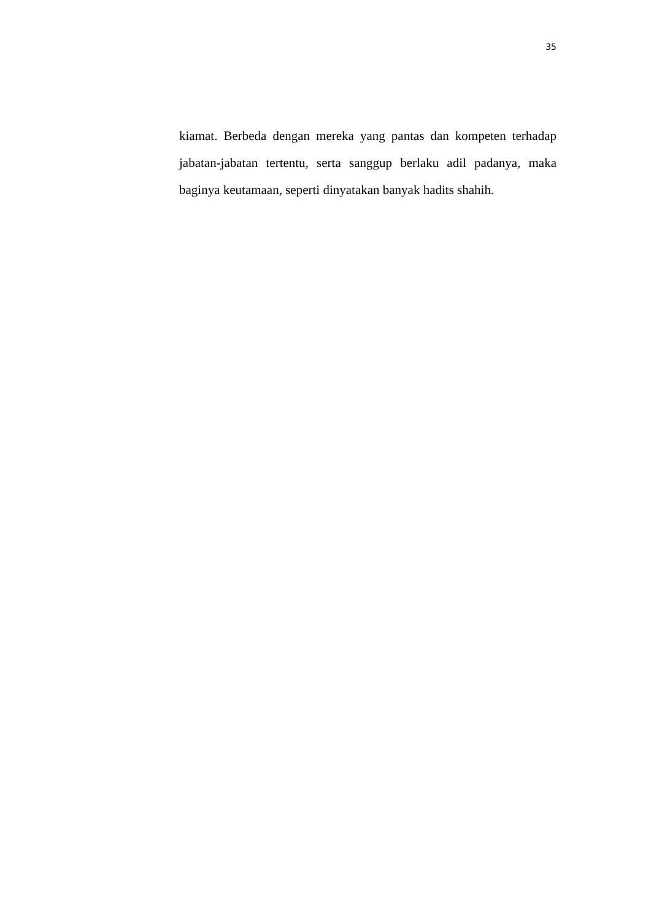35
kiamat. Berbeda dengan mereka yang pantas dan kompeten terhadap jabatan-jabatan tertentu, serta sanggup berlaku adil padanya, maka baginya keutamaan, seperti dinyatakan banyak hadits shahih.